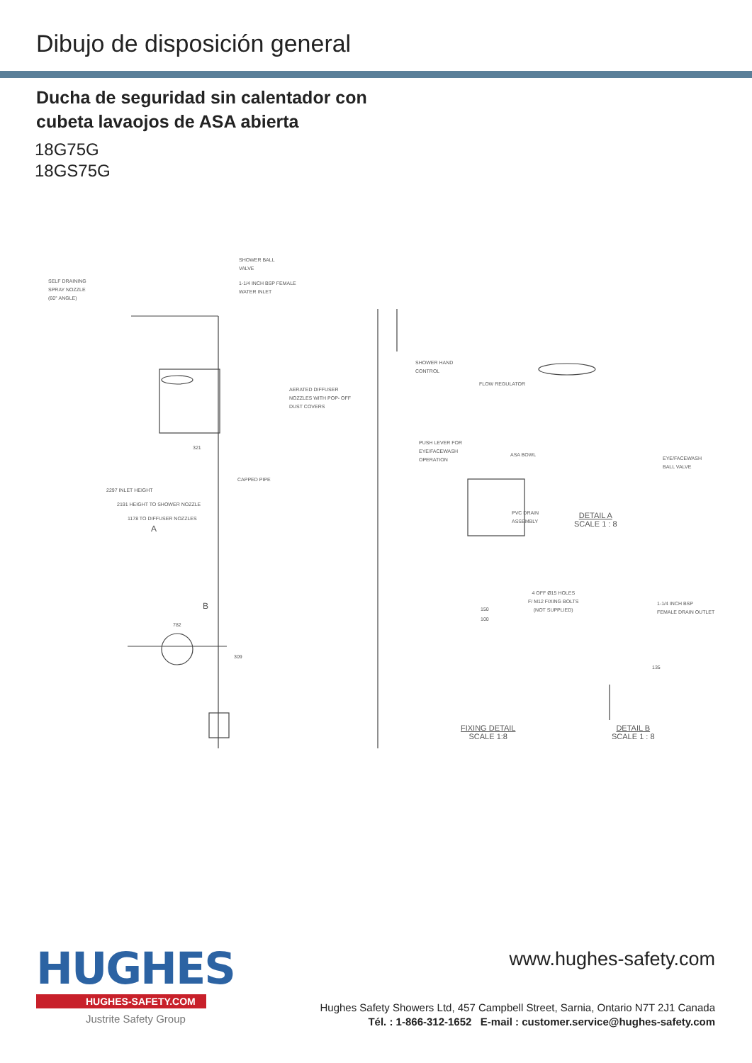Dibujo de disposición general
Ducha de seguridad sin calentador con
cubeta lavaojos de ASA abierta
18G75G
18GS75G
SELF DRAINING
SPRAY NOZZLE
(60° ANGLE)
SHOWER BALL
VALVE
1-1/4 INCH BSP FEMALE
WATER INLET
SHOWER HAND
CONTROL
AERATED DIFFUSER
NOZZLES WITH POP- OFF
DUST COVERS
PUSH LEVER FOR
EYE/FACEWASH
OPERATION
CAPPED PIPE
321
2297 INLET HEIGHT
2191 HEIGHT TO SHOWER NOZZLE
1178 TO DIFFUSER NOZZLES
A
B
FLOW REGULATOR
ASA BOWL
EYE/FACEWASH
BALL VALVE
PVC DRAIN
ASSEMBLY
DETAIL A
SCALE 1 : 8
4 OFF Ø15 HOLES
F/ M12 FIXING BOLTS
(NOT SUPPLIED)
150
100
1-1/4 INCH BSP
FEMALE DRAIN OUTLET
FIXING DETAIL
SCALE 1:8
DETAIL B
SCALE 1 : 8
782
309
135
HUGHES
HUGHES-SAFETY.COM
Justrite Safety Group
www.hughes-safety.com
Hughes Safety Showers Ltd, 457 Campbell Street, Sarnia, Ontario N7T 2J1 Canada
Tél. : 1-866-312-1652 E-mail : customer.service@hughes-safety.com